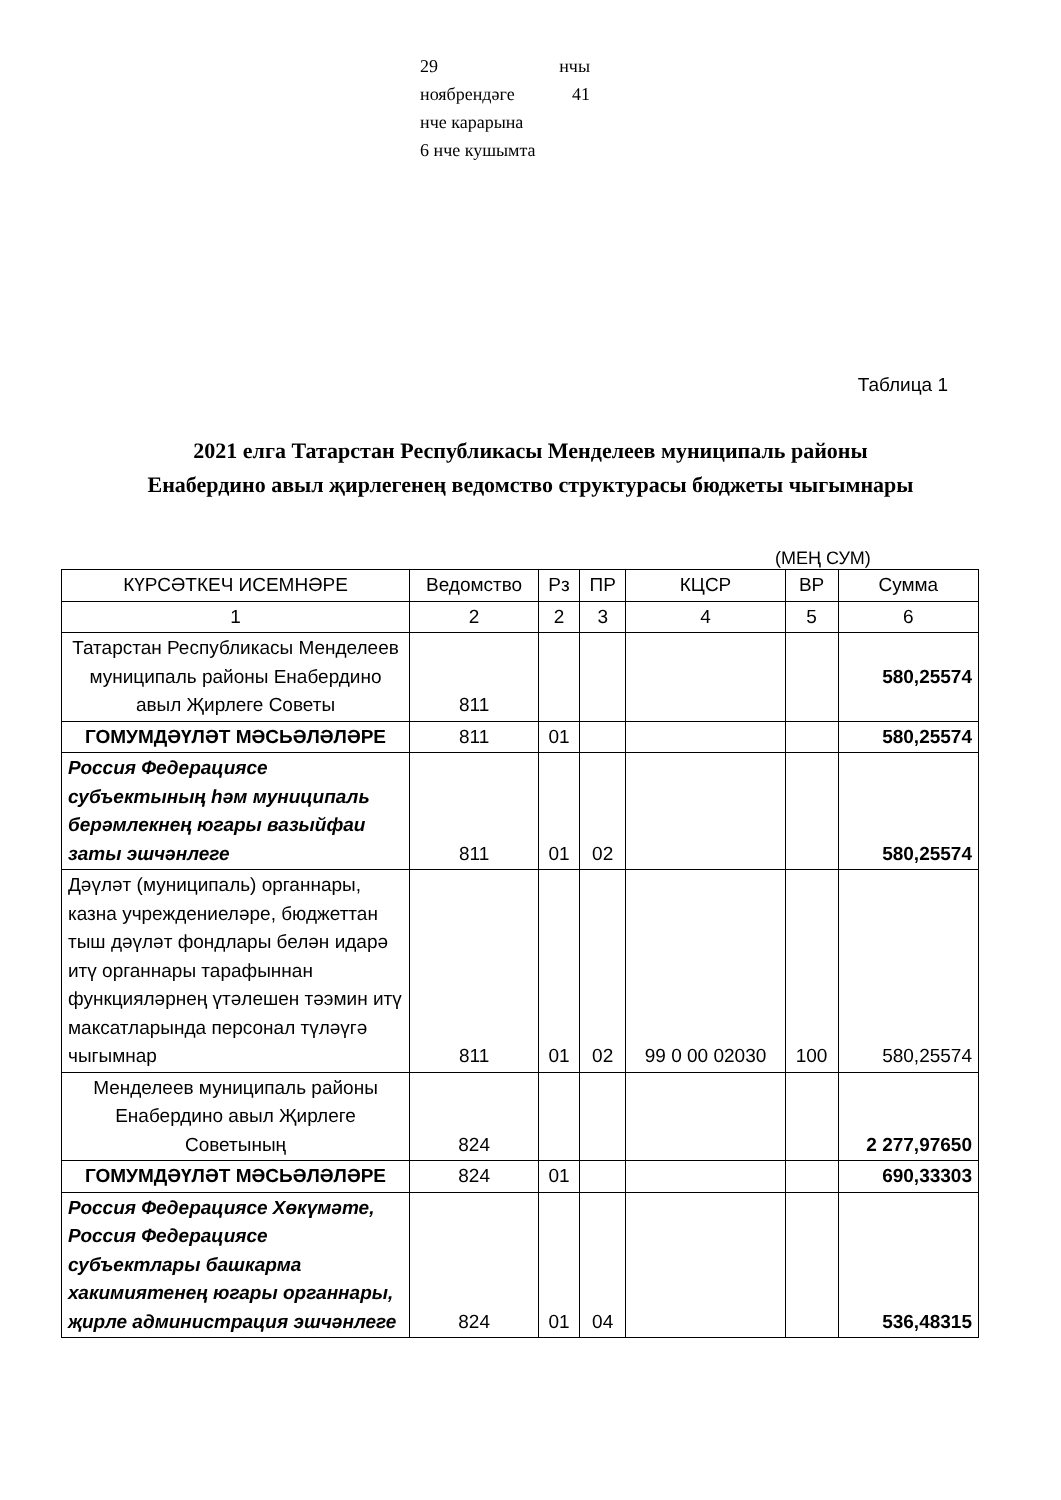29 нчы
ноябрендәге 41
нче карарына
6 нче кушымта
Таблица 1
2021 елга Татарстан Республикасы Менделеев муниципаль районы
Енабердино авыл җирлегенең ведомство структурасы бюджеты чыгымнары
(МЕҢ СУМ)
| КҮРСӘТКЕЧ ИСЕМНӘРЕ | Ведомство | Рз | ПР | КЦСР | ВР | Сумма |
| --- | --- | --- | --- | --- | --- | --- |
| 1 | 2 | 2 | 3 | 4 | 5 | 6 |
| Татарстан Республикасы Менделеев муниципаль районы Енабердино авыл Җирлеге Советы | 811 | | | | | 580,25574 |
| ГОМУМДӘҮЛӘТ МӘСЬӘЛӘЛӘРЕ | 811 | 01 | | | | 580,25574 |
| Россия Федерациясе субъектының һәм муниципаль берәмлекнең югары вазыйфаи заты эшчәнлеге | 811 | 01 | 02 | | | 580,25574 |
| Дәүләт (муниципаль) органнары, казна учреждениеләре, бюджеттан тыш дәүләт фондлары белән идарә итү органнары тарафыннан функцияләрнең үтәлешен тәэмин итү максатларында персонал түләүгә чыгымнар | 811 | 01 | 02 | 99 0 00 02030 | 100 | 580,25574 |
| Менделеев муниципаль районы Енабердино авыл Җирлеге Советының | 824 | | | | | 2 277,97650 |
| ГОМУМДӘҮЛӘТ МӘСЬӘЛӘЛӘРЕ | 824 | 01 | | | | 690,33303 |
| Россия Федерациясе Хөкүмәте, Россия Федерациясе субъектлары башкарма хакимиятенең югары органнары, җирле администрация эшчәнлеге | 824 | 01 | 04 | | | 536,48315 |